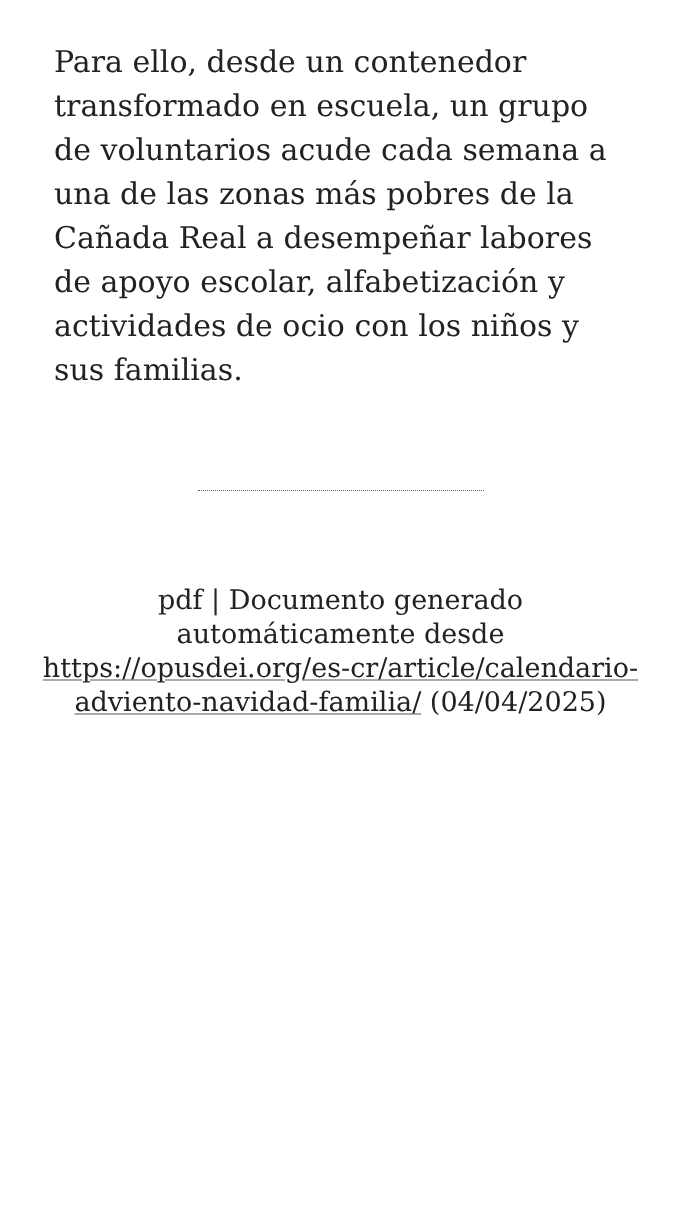Para ello, desde un contenedor transformado en escuela, un grupo de voluntarios acude cada semana a una de las zonas más pobres de la Cañada Real a desempeñar labores de apoyo escolar, alfabetización y actividades de ocio con los niños y sus familias.
pdf | Documento generado automáticamente desde https://opusdei.org/es-cr/article/calendario-adviento-navidad-familia/ (04/04/2025)